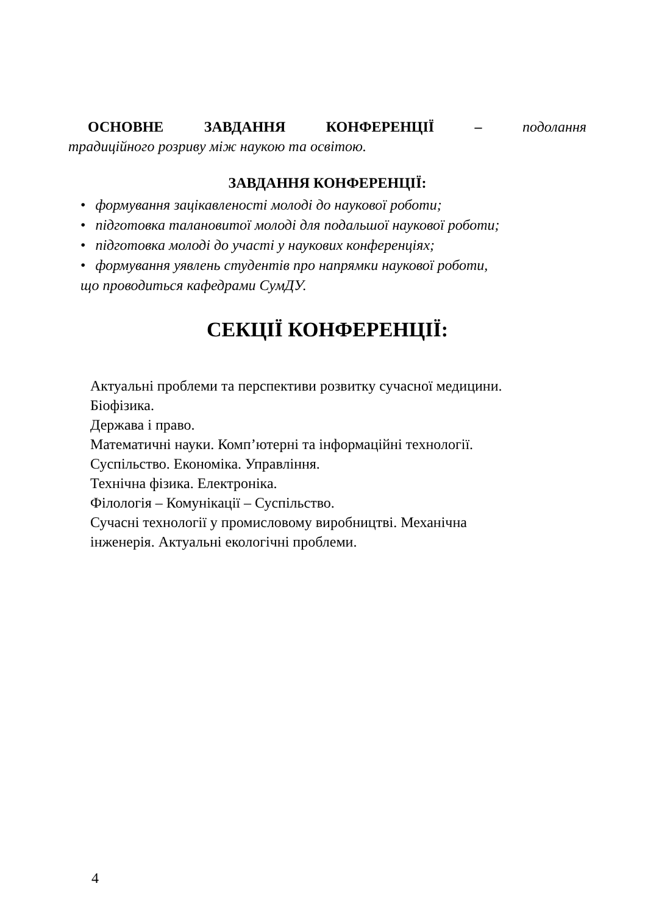ОСНОВНЕ ЗАВДАННЯ КОНФЕРЕНЦІЇ – подолання
традиційного розриву між наукою та освітою.
ЗАВДАННЯ КОНФЕРЕНЦІЇ:
• формування зацікавленості молоді до наукової роботи;
• підготовка талановитої молоді для подальшої наукової роботи;
• підготовка молоді до участі у наукових конференціях;
• формування уявлень студентів про напрямки наукової роботи,
що проводиться кафедрами СумДУ.
СЕКЦІЇ КОНФЕРЕНЦІЇ:
Актуальні проблеми та перспективи розвитку сучасної медицини.
Біофізика.
Держава і право.
Математичні науки. Комп’ютерні та інформаційні технології.
Суспільство. Економіка. Управління.
Технічна фізика. Електроніка.
Філологія – Комунікації – Суспільство.
Сучасні технології у промисловому виробництві. Механічна
інженерія. Актуальні екологічні проблеми.
4